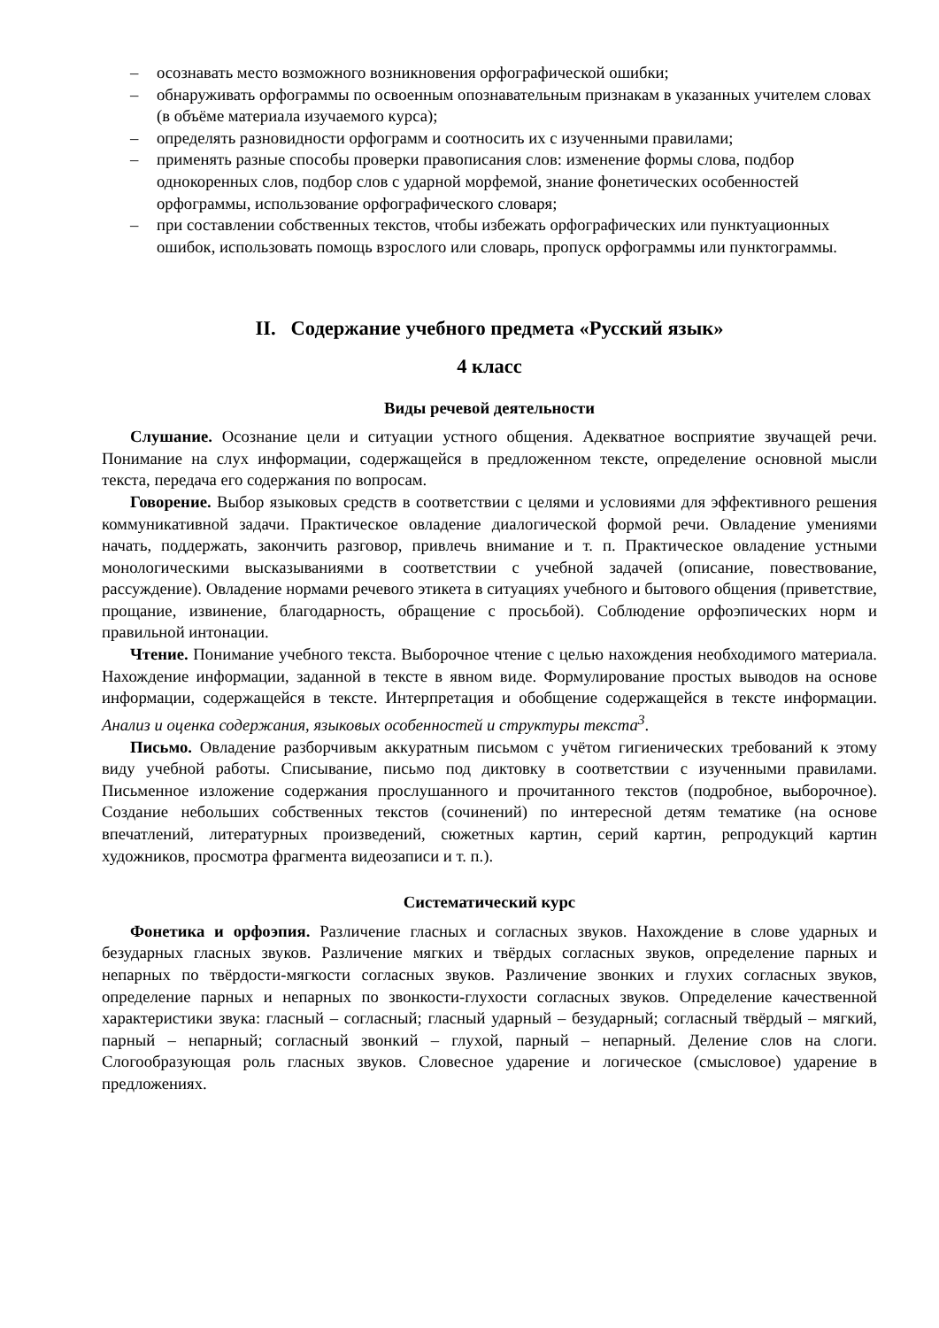– осознавать место возможного возникновения орфографической ошибки;
– обнаруживать орфограммы по освоенным опознавательным признакам в указанных учителем словах (в объёме материала изучаемого курса);
– определять разновидности орфограмм и соотносить их с изученными правилами;
– применять разные способы проверки правописания слов: изменение формы слова, подбор однокоренных слов, подбор слов с ударной морфемой, знание фонетических особенностей орфограммы, использование орфографического словаря;
– при составлении собственных текстов, чтобы избежать орфографических или пунктуационных ошибок, использовать помощь взрослого или словарь, пропуск орфограммы или пунктограммы.
II. Содержание учебного предмета «Русский язык»
4 класс
Виды речевой деятельности
Слушание. Осознание цели и ситуации устного общения. Адекватное восприятие звучащей речи. Понимание на слух информации, содержащейся в предложенном тексте, определение основной мысли текста, передача его содержания по вопросам.
Говорение. Выбор языковых средств в соответствии с целями и условиями для эффективного решения коммуникативной задачи. Практическое овладение диалогической формой речи. Овладение умениями начать, поддержать, закончить разговор, привлечь внимание и т. п. Практическое овладение устными монологическими высказываниями в соответствии с учебной задачей (описание, повествование, рассуждение). Овладение нормами речевого этикета в ситуациях учебного и бытового общения (приветствие, прощание, извинение, благодарность, обращение с просьбой). Соблюдение орфоэпических норм и правильной интонации.
Чтение. Понимание учебного текста. Выборочное чтение с целью нахождения необходимого материала. Нахождение информации, заданной в тексте в явном виде. Формулирование простых выводов на основе информации, содержащейся в тексте. Интерпретация и обобщение содержащейся в тексте информации. Анализ и оценка содержания, языковых особенностей и структуры текста<sup>3</sup>.
Письмо. Овладение разборчивым аккуратным письмом с учётом гигиенических требований к этому виду учебной работы. Списывание, письмо под диктовку в соответствии с изученными правилами. Письменное изложение содержания прослушанного и прочитанного текстов (подробное, выборочное). Создание небольших собственных текстов (сочинений) по интересной детям тематике (на основе впечатлений, литературных произведений, сюжетных картин, серий картин, репродукций картин художников, просмотра фрагмента видеозаписи и т. п.).
Систематический курс
Фонетика и орфоэпия. Различение гласных и согласных звуков. Нахождение в слове ударных и безударных гласных звуков. Различение мягких и твёрдых согласных звуков, определение парных и непарных по твёрдости-мягкости согласных звуков. Различение звонких и глухих согласных звуков, определение парных и непарных по звонкости-глухости согласных звуков. Определение качественной характеристики звука: гласный – согласный; гласный ударный – безударный; согласный твёрдый – мягкий, парный – непарный; согласный звонкий – глухой, парный – непарный. Деление слов на слоги. Слогообразующая роль гласных звуков. Словесное ударение и логическое (смысловое) ударение в предложениях.